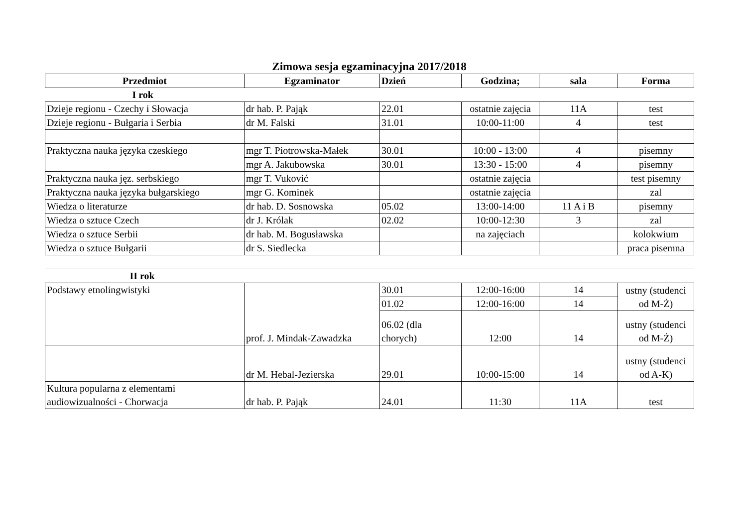Zimowa sesja egzaminacyjna 2017/2018
| Przedmiot | Egzaminator | Dzień | Godzina; | sala | Forma |
| --- | --- | --- | --- | --- | --- |
| I rok | | | | | |
| Dzieje regionu - Czechy i Słowacja | dr hab. P. Pająk | 22.01 | ostatnie zajęcia | 11A | test |
| Dzieje regionu - Bułgaria i Serbia | dr M. Falski | 31.01 | 10:00-11:00 | 4 | test |
| Praktyczna nauka języka czeskiego | mgr T. Piotrowska-Małek | 30.01 | 10:00 - 13:00 | 4 | pisemny |
| | mgr A. Jakubowska | 30.01 | 13:30 - 15:00 | 4 | pisemny |
| Praktyczna nauka jęz. serbskiego | mgr T. Vuković | | ostatnie zajęcia | | test pisemny |
| Praktyczna nauka języka bułgarskiego | mgr G. Kominek | | ostatnie zajęcia | | zal |
| Wiedza o literaturze | dr hab. D. Sosnowska | 05.02 | 13:00-14:00 | 11 A i B | pisemny |
| Wiedza o sztuce Czech | dr J. Królak | 02.02 | 10:00-12:30 | 3 | zal |
| Wiedza o sztuce Serbii | dr hab. M. Bogusławska | | na zajęciach | | kolokwium |
| Wiedza o sztuce Bułgarii | dr S. Siedlecka | | | | praca pisemna |
| II rok | | | | | |
| Podstawy etnolingwistyki | prof. J. Mindak-Zawadzka | 30.01 | 12:00-16:00 | 14 | ustny (studenci od M-Ż) |
| | | 01.02 | 12:00-16:00 | 14 | |
| | | 06.02 (dla chorych) | 12:00 | 14 | ustny (studenci od M-Ż) |
| | dr M. Hebal-Jezierska | 29.01 | 10:00-15:00 | 14 | ustny (studenci od A-K) |
| Kultura popularna z elementami audiowizualności - Chorwacja | dr hab. P. Pająk | 24.01 | 11:30 | 11A | test |